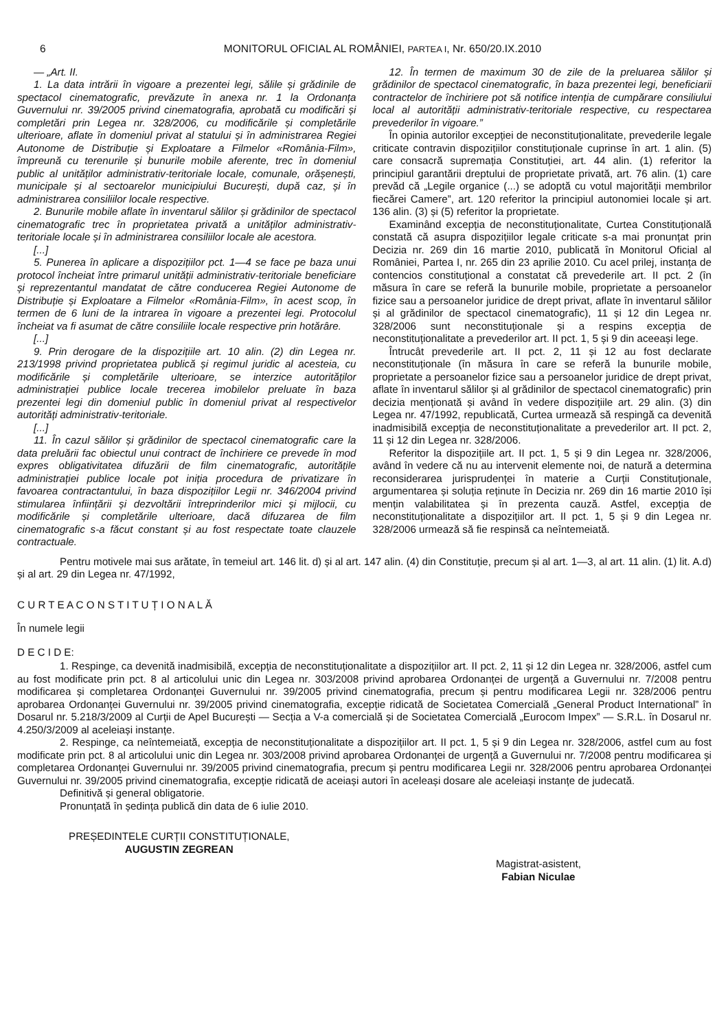6 MONITORUL OFICIAL AL ROMÂNIEI, PARTEA I, Nr. 650/20.IX.2010
— „Art. II.
1. La data intrării în vigoare a prezentei legi, sălile și grădinile de spectacol cinematografic, prevăzute în anexa nr. 1 la Ordonanța Guvernului nr. 39/2005 privind cinematografia, aprobată cu modificări și completări prin Legea nr. 328/2006, cu modificările și completările ulterioare, aflate în domeniul privat al statului și în administrarea Regiei Autonome de Distribuție și Exploatare a Filmelor «România-Film», împreună cu terenurile și bunurile mobile aferente, trec în domeniul public al unităților administrativ-teritoriale locale, comunale, orășenești, municipale și al sectoarelor municipiului București, după caz, și în administrarea consiliilor locale respective.
2. Bunurile mobile aflate în inventarul sălilor și grădinilor de spectacol cinematografic trec în proprietatea privată a unităților administrativ-teritoriale locale și în administrarea consiliilor locale ale acestora.
[...]
5. Punerea în aplicare a dispozițiilor pct. 1—4 se face pe baza unui protocol încheiat între primarul unității administrativ-teritoriale beneficiare și reprezentantul mandatat de către conducerea Regiei Autonome de Distribuție și Exploatare a Filmelor «România-Film», în acest scop, în termen de 6 luni de la intrarea în vigoare a prezentei legi. Protocolul încheiat va fi asumat de către consiliile locale respective prin hotărâre.
[...]
9. Prin derogare de la dispozițiile art. 10 alin. (2) din Legea nr. 213/1998 privind proprietatea publică și regimul juridic al acesteia, cu modificările și completările ulterioare, se interzice autorităților administrației publice locale trecerea imobilelor preluate în baza prezentei legi din domeniul public în domeniul privat al respectivelor autorități administrativ-teritoriale.
[...]
11. În cazul sălilor și grădinilor de spectacol cinematografic care la data preluării fac obiectul unui contract de închiriere ce prevede în mod expres obligativitatea difuzării de film cinematografic, autoritățile administrației publice locale pot iniția procedura de privatizare în favoarea contractantului, în baza dispozițiilor Legii nr. 346/2004 privind stimularea înființării și dezvoltării întreprinderilor mici și mijlocii, cu modificările și completările ulterioare, dacă difuzarea de film cinematografic s-a făcut constant și au fost respectate toate clauzele contractuale.
12. În termen de maximum 30 de zile de la preluarea sălilor și grădinilor de spectacol cinematografic, în baza prezentei legi, beneficiarii contractelor de închiriere pot să notifice intenția de cumpărare consiliului local al autorității administrativ-teritoriale respective, cu respectarea prevederilor în vigoare.”
În opinia autorilor excepției de neconstituționalitate, prevederile legale criticate contravin dispozițiilor constituționale cuprinse în art. 1 alin. (5) care consacră supremația Constituției, art. 44 alin. (1) referitor la principiul garantării dreptului de proprietate privată, art. 76 alin. (1) care prevăd că „Legile organice (...) se adoptă cu votul majorității membrilor fiecărei Camere”, art. 120 referitor la principiul autonomiei locale și art. 136 alin. (3) și (5) referitor la proprietate.
Examinând excepția de neconstituționalitate, Curtea Constituțională constată că asupra dispozițiilor legale criticate s-a mai pronunțat prin Decizia nr. 269 din 16 martie 2010, publicată în Monitorul Oficial al României, Partea I, nr. 265 din 23 aprilie 2010. Cu acel prilej, instanța de contencios constituțional a constatat că prevederile art. II pct. 2 (în măsura în care se referă la bunurile mobile, proprietate a persoanelor fizice sau a persoanelor juridice de drept privat, aflate în inventarul sălilor și al grădinilor de spectacol cinematografic), 11 și 12 din Legea nr. 328/2006 sunt neconstituționale și a respins excepția de neconstituționalitate a prevederilor art. II pct. 1, 5 și 9 din aceeași lege.
Întrucât prevederile art. II pct. 2, 11 și 12 au fost declarate neconstituționale (în măsura în care se referă la bunurile mobile, proprietate a persoanelor fizice sau a persoanelor juridice de drept privat, aflate în inventarul sălilor și al grădinilor de spectacol cinematografic) prin decizia menționată și având în vedere dispozițiile art. 29 alin. (3) din Legea nr. 47/1992, republicată, Curtea urmează să respingă ca devenită inadmisibilă excepția de neconstituționalitate a prevederilor art. II pct. 2, 11 și 12 din Legea nr. 328/2006.
Referitor la dispozițiile art. II pct. 1, 5 și 9 din Legea nr. 328/2006, având în vedere că nu au intervenit elemente noi, de natură a determina reconsiderarea jurisprudenței în materie a Curții Constituționale, argumentarea și soluția reținute în Decizia nr. 269 din 16 martie 2010 își mențin valabilitatea și în prezenta cauză. Astfel, excepția de neconstituționalitate a dispozițiilor art. II pct. 1, 5 și 9 din Legea nr. 328/2006 urmează să fie respinsă ca neîntemeiată.
Pentru motivele mai sus arătate, în temeiul art. 146 lit. d) și al art. 147 alin. (4) din Constituție, precum și al art. 1—3, al art. 11 alin. (1) lit. A.d) și al art. 29 din Legea nr. 47/1992,
C U R T E A C O N S T I T U Ț I O N A L Ă
În numele legii
D E C I D E:
1. Respinge, ca devenită inadmisibilă, excepția de neconstituționalitate a dispozițiilor art. II pct. 2, 11 și 12 din Legea nr. 328/2006, astfel cum au fost modificate prin pct. 8 al articolului unic din Legea nr. 303/2008 privind aprobarea Ordonanței de urgență a Guvernului nr. 7/2008 pentru modificarea și completarea Ordonanței Guvernului nr. 39/2005 privind cinematografia, precum și pentru modificarea Legii nr. 328/2006 pentru aprobarea Ordonanței Guvernului nr. 39/2005 privind cinematografia, excepție ridicată de Societatea Comercială „General Product International” în Dosarul nr. 5.218/3/2009 al Curții de Apel București — Secția a V-a comercială și de Societatea Comercială „Eurocom Impex” — S.R.L. în Dosarul nr. 4.250/3/2009 al aceleiași instanțe.
2. Respinge, ca neîntemeiată, excepția de neconstituționalitate a dispozițiilor art. II pct. 1, 5 și 9 din Legea nr. 328/2006, astfel cum au fost modificate prin pct. 8 al articolului unic din Legea nr. 303/2008 privind aprobarea Ordonanței de urgență a Guvernului nr. 7/2008 pentru modificarea și completarea Ordonanței Guvernului nr. 39/2005 privind cinematografia, precum și pentru modificarea Legii nr. 328/2006 pentru aprobarea Ordonanței Guvernului nr. 39/2005 privind cinematografia, excepție ridicată de aceiași autori în aceleași dosare ale aceleiași instanțe de judecată.
Definitivă și general obligatorie.
Pronunțată în ședința publică din data de 6 iulie 2010.
PREȘEDINTELE CURȚII CONSTITUȚIONALE,
AUGUSTIN ZEGREAN
Magistrat-asistent,
Fabian Niculae